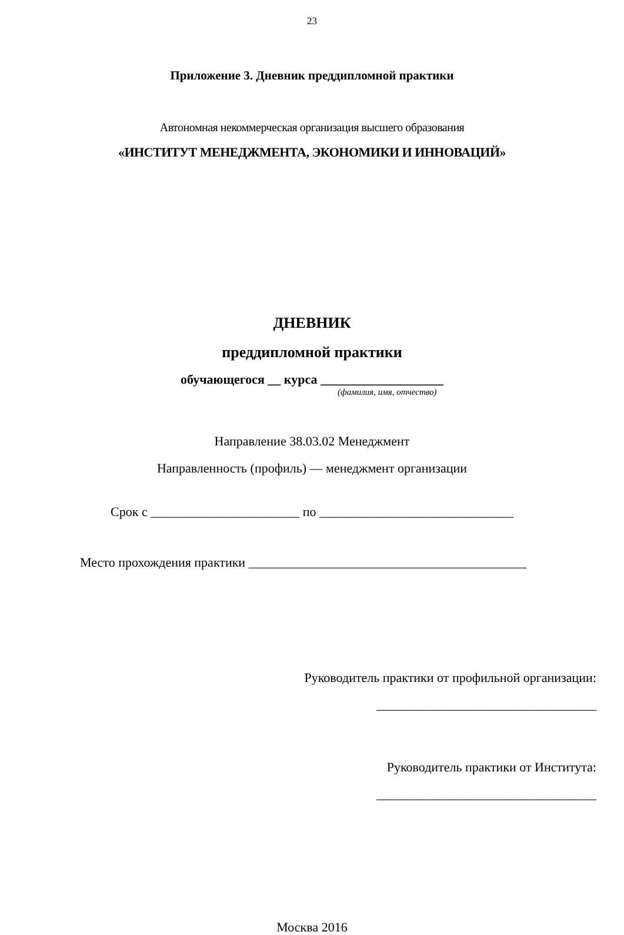23
Приложение 3. Дневник преддипломной практики
Автономная некоммерческая организация высшего образования
«ИНСТИТУТ МЕНЕДЖМЕНТА, ЭКОНОМИКИ И ИННОВАЦИЙ»
ДНЕВНИК
преддипломной практики
обучающегося __ курса ___________________
(фамилия, имя, отчество)
Направление 38.03.02 Менеджмент
Направленность (профиль) — менеджмент организации
Срок с _______________________ по ______________________________
Место прохождения практики ___________________________________________
Руководитель практики от профильной организации:
__________________________________
Руководитель практики от Института:
__________________________________
Москва 2016